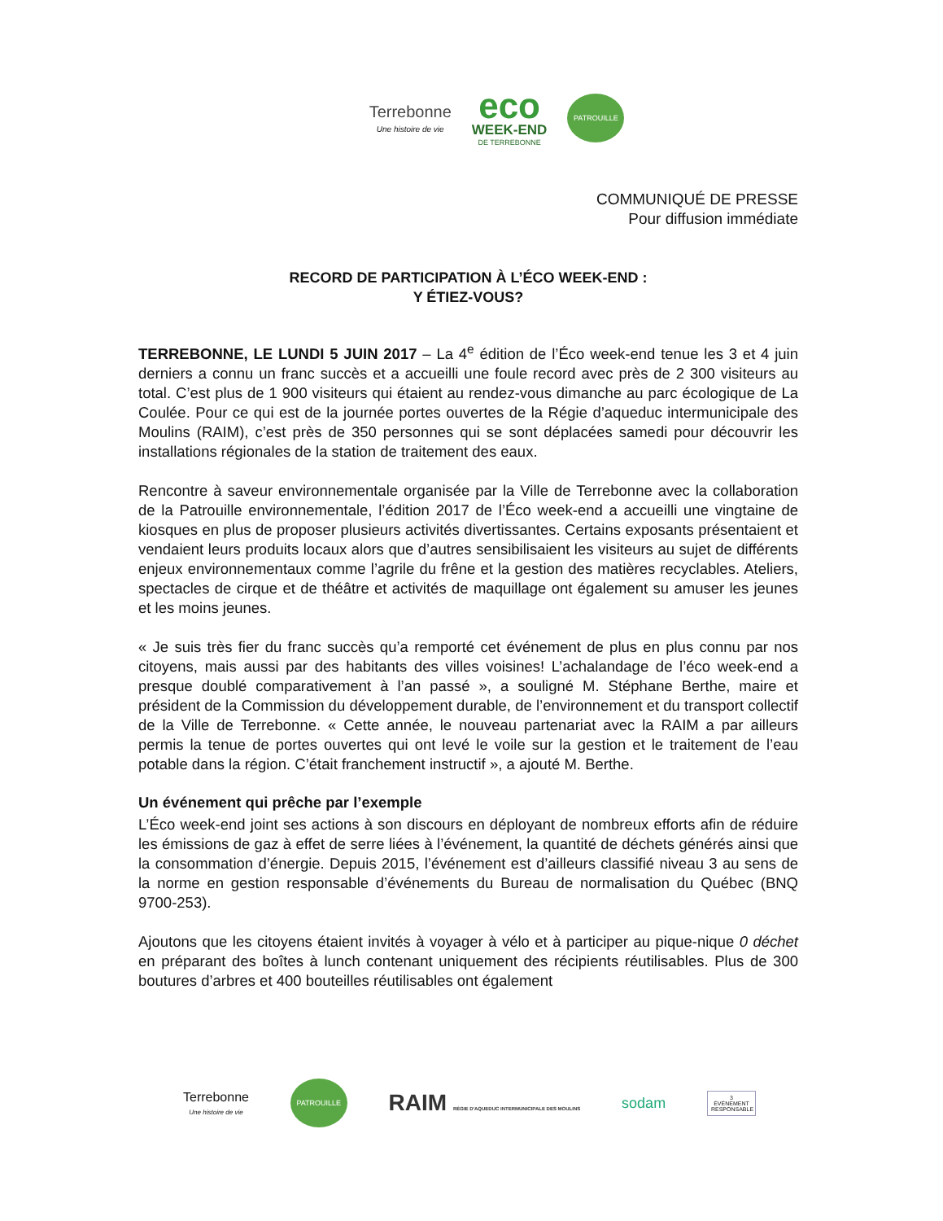Terrebonne
Une histoire de vie
eco
WEEK-END
DE TERREBONNE
PATROUILLE
COMMUNIQUÉ DE PRESSE
Pour diffusion immédiate
RECORD DE PARTICIPATION À L’ÉCO WEEK-END :
Y ÉTIEZ-VOUS?
TERREBONNE, LE LUNDI 5 JUIN 2017 – La 4<sup>e</sup> édition de l’Éco week-end tenue les 3 et 4 juin derniers a connu un franc succès et a accueilli une foule record avec près de 2 300 visiteurs au total. C’est plus de 1 900 visiteurs qui étaient au rendez-vous dimanche au parc écologique de La Coulée. Pour ce qui est de la journée portes ouvertes de la Régie d’aqueduc intermunicipale des Moulins (RAIM), c’est près de 350 personnes qui se sont déplacées samedi pour découvrir les installations régionales de la station de traitement des eaux.
Rencontre à saveur environnementale organisée par la Ville de Terrebonne avec la collaboration de la Patrouille environnementale, l’édition 2017 de l’Éco week-end a accueilli une vingtaine de kiosques en plus de proposer plusieurs activités divertissantes. Certains exposants présentaient et vendaient leurs produits locaux alors que d’autres sensibilisaient les visiteurs au sujet de différents enjeux environnementaux comme l’agrile du frêne et la gestion des matières recyclables. Ateliers, spectacles de cirque et de théâtre et activités de maquillage ont également su amuser les jeunes et les moins jeunes.
« Je suis très fier du franc succès qu’a remporté cet événement de plus en plus connu par nos citoyens, mais aussi par des habitants des villes voisines! L’achalandage de l’éco week-end a presque doublé comparativement à l’an passé », a souligné M. Stéphane Berthe, maire et président de la Commission du développement durable, de l’environnement et du transport collectif de la Ville de Terrebonne. « Cette année, le nouveau partenariat avec la RAIM a par ailleurs permis la tenue de portes ouvertes qui ont levé le voile sur la gestion et le traitement de l’eau potable dans la région. C’était franchement instructif », a ajouté M. Berthe.
Un événement qui prêche par l’exemple
L’Éco week-end joint ses actions à son discours en déployant de nombreux efforts afin de réduire les émissions de gaz à effet de serre liées à l’événement, la quantité de déchets générés ainsi que la consommation d’énergie. Depuis 2015, l’événement est d’ailleurs classifié niveau 3 au sens de la norme en gestion responsable d’événements du Bureau de normalisation du Québec (BNQ 9700-253).
Ajoutons que les citoyens étaient invités à voyager à vélo et à participer au pique-nique 0 déchet en préparant des boîtes à lunch contenant uniquement des récipients réutilisables. Plus de 300 boutures d’arbres et 400 bouteilles réutilisables ont également
Terrebonne
Une histoire de vie
PATROUILLE
RAIM RÉGIE D'AQUEDUC INTERMUNICIPALE DES MOULINS
sodam
3
ÉVÉNEMENT RESPONSABLE